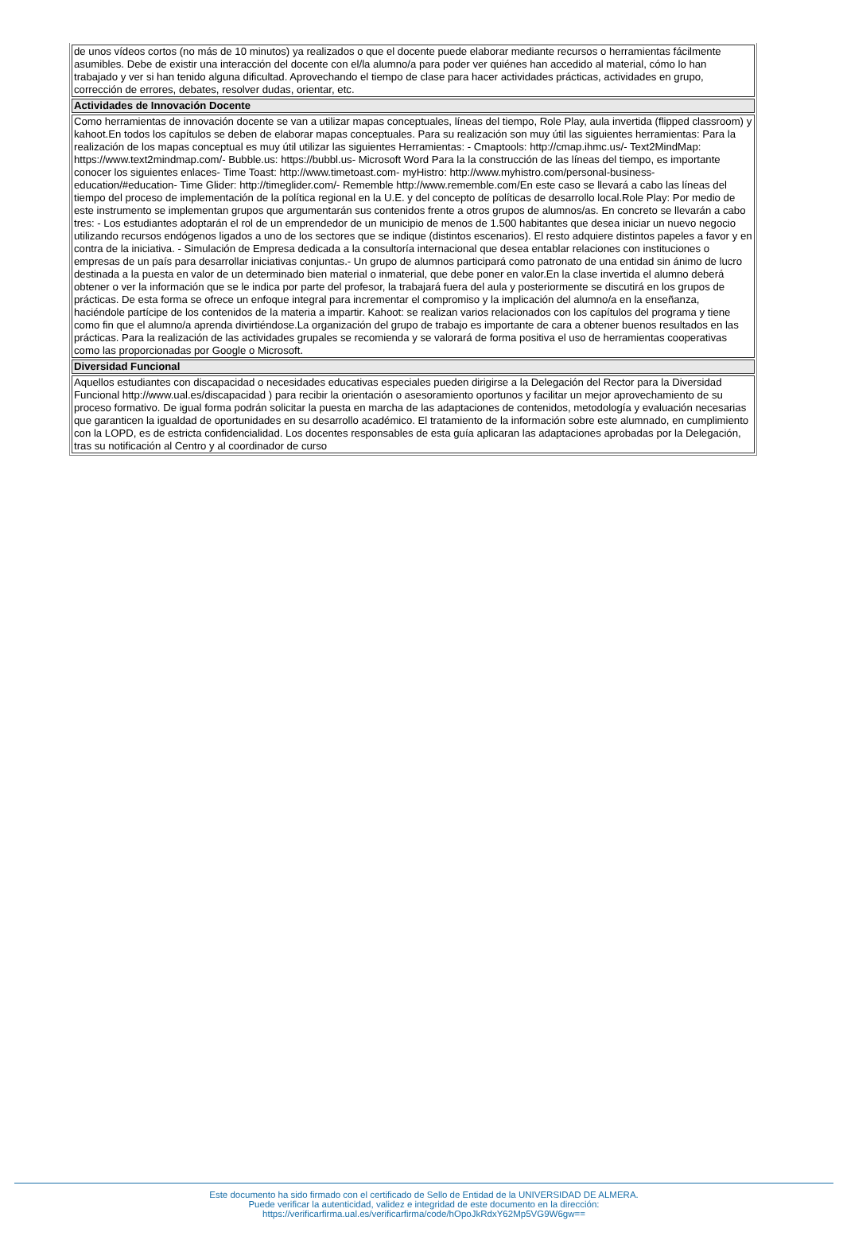| de unos vídeos cortos (no más de 10 minutos) ya realizados o que el docente puede elaborar mediante recursos o herramientas fácilmente asumibles. Debe de existir una interacción del docente con el/la alumno/a para poder ver quiénes han accedido al material, cómo lo han trabajado y ver si han tenido alguna dificultad. Aprovechando el tiempo de clase para hacer actividades prácticas, actividades en grupo, corrección de errores, debates, resolver dudas, orientar, etc. |
| Actividades de Innovación Docente |
| Como herramientas de innovación docente se van a utilizar mapas conceptuales, líneas del tiempo, Role Play, aula invertida (flipped classroom) y kahoot.En todos los capítulos se deben de elaborar mapas conceptuales. Para su realización son muy útil las siguientes herramientas: Para la realización de los mapas conceptual es muy útil utilizar las siguientes Herramientas: - Cmaptools: http://cmap.ihmc.us/- Text2MindMap: https://www.text2mindmap.com/- Bubble.us: https://bubbl.us- Microsoft Word Para la la construcción de las líneas del tiempo, es importante conocer los siguientes enlaces- Time Toast: http://www.timetoast.com- myHistro: http://www.myhistro.com/personal-business-education/#education- Time Glider: http://timeglider.com/- Rememble http://www.rememble.com/En este caso se llevará a cabo las líneas del tiempo del proceso de implementación de la política regional en la U.E. y del concepto de políticas de desarrollo local.Role Play: Por medio de este instrumento se implementan grupos que argumentarán sus contenidos frente a otros grupos de alumnos/as. En concreto se llevarán a cabo tres: - Los estudiantes adoptarán el rol de un emprendedor de un municipio de menos de 1.500 habitantes que desea iniciar un nuevo negocio utilizando recursos endógenos ligados a uno de los sectores que se indique (distintos escenarios). El resto adquiere distintos papeles a favor y en contra de la iniciativa. - Simulación de Empresa dedicada a la consultoría internacional que desea entablar relaciones con instituciones o empresas de un país para desarrollar iniciativas conjuntas.- Un grupo de alumnos participará como patronato de una entidad sin ánimo de lucro destinada a la puesta en valor de un determinado bien material o inmaterial, que debe poner en valor.En la clase invertida el alumno deberá obtener o ver la información que se le indica por parte del profesor, la trabajará fuera del aula y posteriormente se discutirá en los grupos de prácticas. De esta forma se ofrece un enfoque integral para incrementar el compromiso y la implicación del alumno/a en la enseñanza, haciéndole partícipe de los contenidos de la materia a impartir. Kahoot: se realizan varios relacionados con los capítulos del programa y tiene como fin que el alumno/a aprenda divirtiéndose.La organización del grupo de trabajo es importante de cara a obtener buenos resultados en las prácticas. Para la realización de las actividades grupales se recomienda y se valorará de forma positiva el uso de herramientas cooperativas como las proporcionadas por Google o Microsoft. |
| Diversidad Funcional |
| Aquellos estudiantes con discapacidad o necesidades educativas especiales pueden dirigirse a la Delegación del Rector para la Diversidad Funcional http://www.ual.es/discapacidad ) para recibir la orientación o asesoramiento oportunos y facilitar un mejor aprovechamiento de su proceso formativo. De igual forma podrán solicitar la puesta en marcha de las adaptaciones de contenidos, metodología y evaluación necesarias que garanticen la igualdad de oportunidades en su desarrollo académico. El tratamiento de la información sobre este alumnado, en cumplimiento con la LOPD, es de estricta confidencialidad. Los docentes responsables de esta guía aplicaran las adaptaciones aprobadas por la Delegación, tras su notificación al Centro y al coordinador de curso |
Este documento ha sido firmado con el certificado de Sello de Entidad de la UNIVERSIDAD DE ALMERA.
Puede verificar la autenticidad, validez e integridad de este documento en la dirección:
https://verificarfirma.ual.es/verificarfirma/code/hOpoJkRdxY62Mp5VG9W6gw==